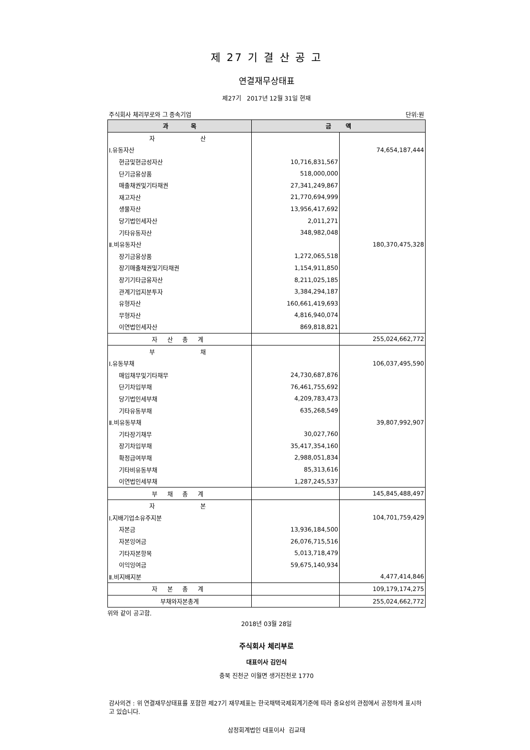제 27 기 결 산 공 고
연결재무상태표
제27기 2017년 12월 31일 현재
주식회사 체리부로와 그 종속기업 단위:원
| 과 목 | 금 액 | |
| --- | --- | --- |
| 자 산 | | |
| Ⅰ.유동자산 | | 74,654,187,444 |
| 현금및현금성자산 | 10,716,831,567 | |
| 단기금융상품 | 518,000,000 | |
| 매출채권및기타채권 | 27,341,249,867 | |
| 재고자산 | 21,770,694,999 | |
| 생물자산 | 13,956,417,692 | |
| 당기법인세자산 | 2,011,271 | |
| 기타유동자산 | 348,982,048 | |
| Ⅱ.비유동자산 | | 180,370,475,328 |
| 장기금융상품 | 1,272,065,518 | |
| 장기매출채권및기타채권 | 1,154,911,850 | |
| 장기기타금융자산 | 8,211,025,185 | |
| 관계기업지분투자 | 3,384,294,187 | |
| 유형자산 | 160,661,419,693 | |
| 무형자산 | 4,816,940,074 | |
| 이연법인세자산 | 869,818,821 | |
| 자 산 총 계 | | 255,024,662,772 |
| 부 채 | | |
| Ⅰ.유동부채 | | 106,037,495,590 |
| 매입채무및기타채무 | 24,730,687,876 | |
| 단기차입부채 | 76,461,755,692 | |
| 당기법인세부채 | 4,209,783,473 | |
| 기타유동부채 | 635,268,549 | |
| Ⅱ.비유동부채 | | 39,807,992,907 |
| 기타장기채무 | 30,027,760 | |
| 장기차입부채 | 35,417,354,160 | |
| 확정급여부채 | 2,988,051,834 | |
| 기타비유동부채 | 85,313,616 | |
| 이연법인세부채 | 1,287,245,537 | |
| 부 채 총 계 | | 145,845,488,497 |
| 자 본 | | |
| Ⅰ.지배기업소유주지분 | | 104,701,759,429 |
| 자본금 | 13,936,184,500 | |
| 자본잉여금 | 26,076,715,516 | |
| 기타자본항목 | 5,013,718,479 | |
| 이익잉여금 | 59,675,140,934 | |
| Ⅱ.비지배지분 | | 4,477,414,846 |
| 자 본 총 계 | | 109,179,174,275 |
| 부채와자본총계 | | 255,024,662,772 |
위와 같이 공고함.
2018년 03월 28일
주식회사 체리부로
대표이사 김인식
충북 진천군 이월면 생거진천로 1770
감사의견 : 위 연결재무상태표를 포함한 제27기 재무제표는 한국채택국제회계기준에 따라 중요성의 관점에서 공정하게 표시하고 있습니다.
삼정회계법인 대표이사 김교태